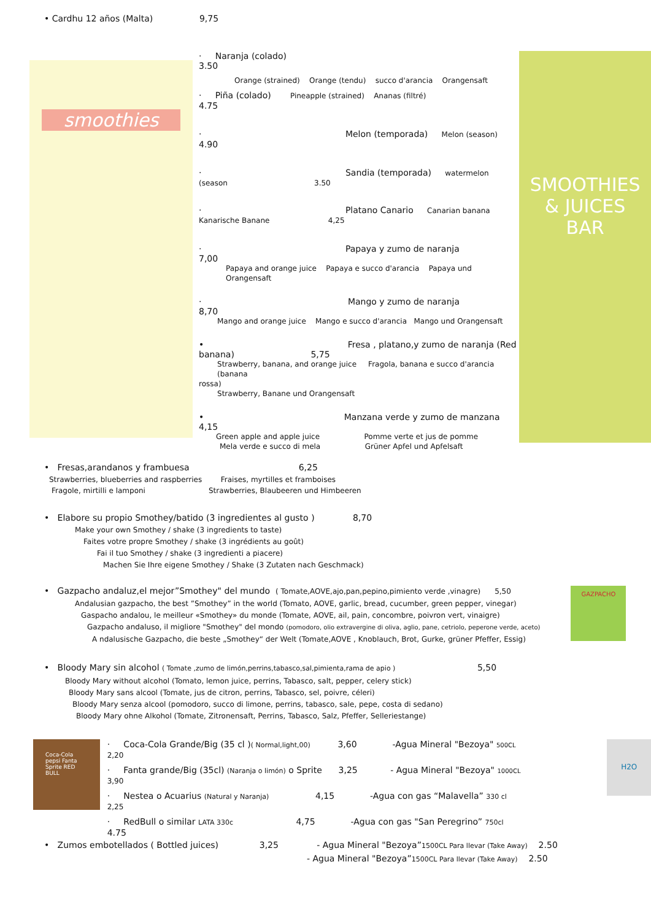• Cardhu 12 años (Malta) 9,75
smoothies
· Naranja (colado)
3.50
Orange (strained) Orange (tendu) succo d'arancia Orangensaft
· Piña (colado) Pineapple (strained) Ananas (filtré)
4.75
· Melon (temporada) Melon (season)
4.90
· Sandia (temporada) watermelon
(season 3.50
· Platano Canario Canarian banana
Kanarische Banane 4,25
· Papaya y zumo de naranja
7,00
Papaya and orange juice Papaya e succo d'arancia Papaya und Orangensaft
· Mango y zumo de naranja
8,70
Mango and orange juice Mango e succo d'arancia Mango und Orangensaft
• Fresa , platano,y zumo de naranja (Red
banana) 5,75
Strawberry, banana, and orange juice Fragola, banana e succo d'arancia (banana
rossa)
Strawberry, Banane und Orangensaft
• Manzana verde y zumo de manzana
4,15
Green apple and apple juice Pomme verte et jus de pomme
Mela verde e succo di mela Grüner Apfel und Apfelsaft
SMOOTHIES
& JUICES
BAR
• Fresas,arandanos y frambuesa 6,25
Strawberries, blueberries and raspberries Fraises, myrtilles et framboises
Fragole, mirtilli e lamponi Strawberries, Blaubeeren und Himbeeren
• Elabore su propio Smothey/batido (3 ingredientes al gusto ) 8,70
Make your own Smothey / shake (3 ingredients to taste)
Faites votre propre Smothey / shake (3 ingrédients au goût)
Fai il tuo Smothey / shake (3 ingredienti a piacere)
Machen Sie Ihre eigene Smothey / Shake (3 Zutaten nach Geschmack)
• Gazpacho andaluz,el mejor”Smothey" del mundo ( Tomate,AOVE,ajo,pan,pepino,pimiento verde ,vinagre) 5,50
Andalusian gazpacho, the best ”Smothey” in the world (Tomato, AOVE, garlic, bread, cucumber, green pepper, vinegar)
Gaspacho andalou, le meilleur «Smothey» du monde (Tomate, AOVE, ail, pain, concombre, poivron vert, vinaigre)
Gazpacho andaluso, il migliore "Smothey" del mondo (pomodoro, olio extravergine di oliva, aglio, pane, cetriolo, peperone verde, aceto)
A ndalusische Gazpacho, die beste „Smothey“ der Welt (Tomate,AOVE , Knoblauch, Brot, Gurke, grüner Pfeffer, Essig)
GAZPACHO
• Bloody Mary sin alcohol ( Tomate ,zumo de limón,perrins,tabasco,sal,pimienta,rama de apio ) 5,50
Bloody Mary without alcohol (Tomato, lemon juice, perrins, Tabasco, salt, pepper, celery stick)
Bloody Mary sans alcool (Tomate, jus de citron, perrins, Tabasco, sel, poivre, céleri)
Bloody Mary senza alcool (pomodoro, succo di limone, perrins, tabasco, sale, pepe, costa di sedano)
Bloody Mary ohne Alkohol (Tomate, Zitronensaft, Perrins, Tabasco, Salz, Pfeffer, Selleriestange)
Coca-Cola pepsi Fanta Sprite RED BULL
· Coca-Cola Grande/Big (35 cl )( Normal,light,00) 3,60 -Agua Mineral "Bezoya" 500CL
2,20
· Fanta grande/Big (35cl) (Naranja o limón) o Sprite 3,25 - Agua Mineral "Bezoya" 1000CL
3,90
· Nestea o Acuarius (Natural y Naranja) 4,15 -Agua con gas “Malavella” 330 cl
2,25
· RedBull o similar LATA 330c 4,75 -Agua con gas "San Peregrino” 750cl 4.75
H2O
• Zumos embotellados ( Bottled juices) 3,25 - Agua Mineral "Bezoya”1500CL Para llevar (Take Away) 2.50
- Agua Mineral "Bezoya”1500CL Para llevar (Take Away) 2.50